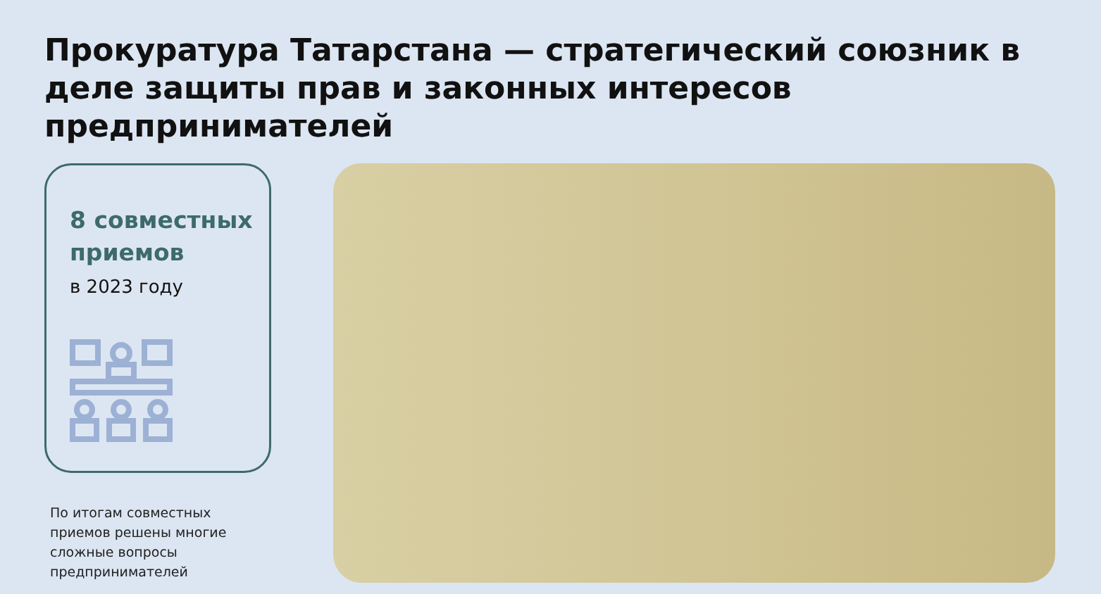Прокуратура Татарстана — стратегический союзник в деле защиты прав и законных интересов предпринимателей
8 совместных приемов
в 2023 году
По итогам совместных приемов решены многие сложные вопросы предпринимателей